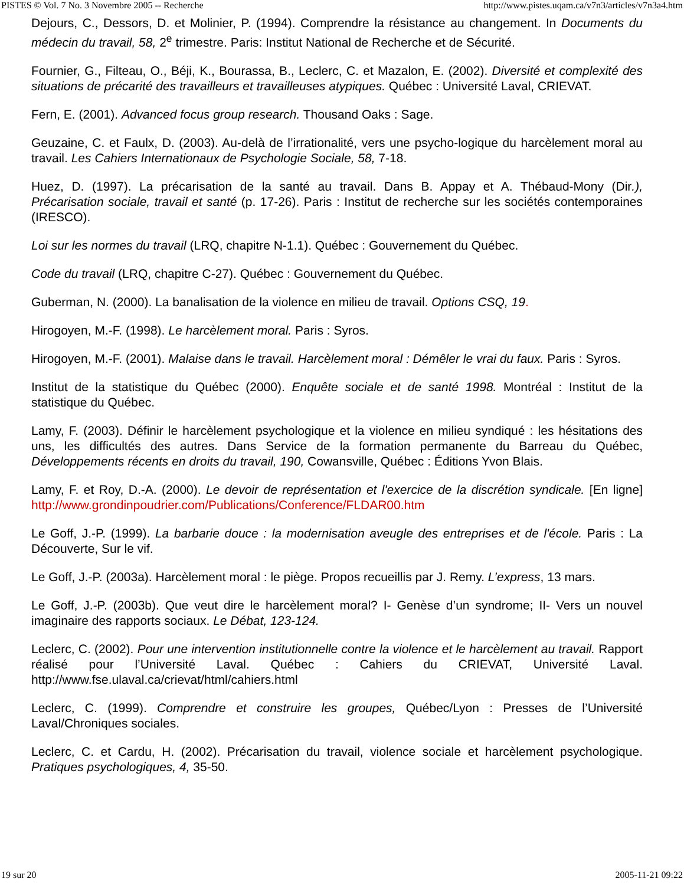PISTES © Vol. 7 No. 3 Novembre 2005 -- Recherche http://www.pistes.uqam.ca/v7n3/articles/v7n3a4.htm
Dejours, C., Dessors, D. et Molinier, P. (1994). Comprendre la résistance au changement. In Documents du médecin du travail, 58, 2<sup>e</sup> trimestre. Paris: Institut National de Recherche et de Sécurité.
Fournier, G., Filteau, O., Béji, K., Bourassa, B., Leclerc, C. et Mazalon, E. (2002). Diversité et complexité des situations de précarité des travailleurs et travailleuses atypiques. Québec : Université Laval, CRIEVAT.
Fern, E. (2001). Advanced focus group research. Thousand Oaks : Sage.
Geuzaine, C. et Faulx, D. (2003). Au-delà de l’irrationalité, vers une psycho-logique du harcèlement moral au travail. Les Cahiers Internationaux de Psychologie Sociale, 58, 7-18.
Huez, D. (1997). La précarisation de la santé au travail. Dans B. Appay et A. Thébaud-Mony (Dir.), Précarisation sociale, travail et santé (p. 17-26). Paris : Institut de recherche sur les sociétés contemporaines (IRESCO).
Loi sur les normes du travail (LRQ, chapitre N-1.1). Québec : Gouvernement du Québec.
Code du travail (LRQ, chapitre C-27). Québec : Gouvernement du Québec.
Guberman, N. (2000). La banalisation de la violence en milieu de travail. Options CSQ, 19.
Hirogoyen, M.-F. (1998). Le harcèlement moral. Paris : Syros.
Hirogoyen, M.-F. (2001). Malaise dans le travail. Harcèlement moral : Démêler le vrai du faux. Paris : Syros.
Institut de la statistique du Québec (2000). Enquête sociale et de santé 1998. Montréal : Institut de la statistique du Québec.
Lamy, F. (2003). Définir le harcèlement psychologique et la violence en milieu syndiqué : les hésitations des uns, les difficultés des autres. Dans Service de la formation permanente du Barreau du Québec, Développements récents en droits du travail, 190, Cowansville, Québec : Éditions Yvon Blais.
Lamy, F. et Roy, D.-A. (2000). Le devoir de représentation et l'exercice de la discrétion syndicale. [En ligne] http://www.grondinpoudrier.com/Publications/Conference/FLDAR00.htm
Le Goff, J.-P. (1999). La barbarie douce : la modernisation aveugle des entreprises et de l'école. Paris : La Découverte, Sur le vif.
Le Goff, J.-P. (2003a). Harcèlement moral : le piège. Propos recueillis par J. Remy. L’express, 13 mars.
Le Goff, J.-P. (2003b). Que veut dire le harcèlement moral? I- Genèse d’un syndrome; II- Vers un nouvel imaginaire des rapports sociaux. Le Débat, 123-124.
Leclerc, C. (2002). Pour une intervention institutionnelle contre la violence et le harcèlement au travail. Rapport réalisé pour l’Université Laval. Québec : Cahiers du CRIEVAT, Université Laval. http://www.fse.ulaval.ca/crievat/html/cahiers.html
Leclerc, C. (1999). Comprendre et construire les groupes, Québec/Lyon : Presses de l’Université Laval/Chroniques sociales.
Leclerc, C. et Cardu, H. (2002). Précarisation du travail, violence sociale et harcèlement psychologique. Pratiques psychologiques, 4, 35-50.
19 sur 20 2005-11-21 09:22